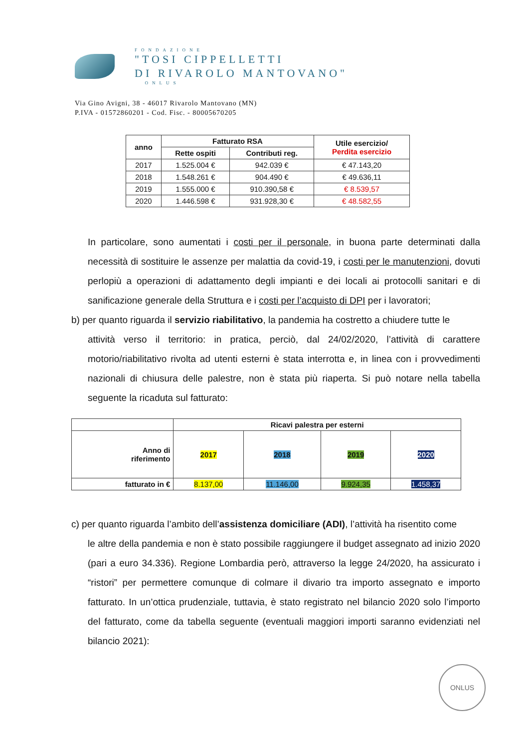FONDAZIONE
"TOSI CIPPELLETTI
DI RIVAROLO MANTOVANO"
ONLUS
Via Gino Avigni, 38 - 46017 Rivarolo Mantovano (MN)
P.IVA - 01572860201 - Cod. Fisc. - 80005670205
| anno | Fatturato RSA | | Utile esercizio/ Perdita esercizio |
| --- | --- | --- | --- |
| | Rette ospiti | Contributi reg. | |
| 2017 | 1.525.004 € | 942.039 € | € 47.143,20 |
| 2018 | 1.548.261 € | 904.490 € | € 49.636,11 |
| 2019 | 1.555.000 € | 910.390,58 € | € 8.539,57 |
| 2020 | 1.446.598 € | 931.928,30 € | € 48.582,55 |
In particolare, sono aumentati i costi per il personale, in buona parte determinati dalla necessità di sostituire le assenze per malattia da covid-19, i costi per le manutenzioni, dovuti perlopiù a operazioni di adattamento degli impianti e dei locali ai protocolli sanitari e di sanificazione generale della Struttura e i costi per l’acquisto di DPI per i lavoratori;
b) per quanto riguarda il servizio riabilitativo, la pandemia ha costretto a chiudere tutte le
attività verso il territorio: in pratica, perciò, dal 24/02/2020, l’attività di carattere motorio/riabilitativo rivolta ad utenti esterni è stata interrotta e, in linea con i provvedimenti nazionali di chiusura delle palestre, non è stata più riaperta. Si può notare nella tabella seguente la ricaduta sul fatturato:
| | Ricavi palestra per esterni | | | |
| --- | --- | --- | --- | --- |
| Anno di riferimento | 2017 | 2018 | 2019 | 2020 |
| fatturato in € | 8.137,00 | 11.146,00 | 9.924,35 | 1.458,37 |
c) per quanto riguarda l’ambito dell’assistenza domiciliare (ADI), l’attività ha risentito come
le altre della pandemia e non è stato possibile raggiungere il budget assegnato ad inizio 2020 (pari a euro 34.336). Regione Lombardia però, attraverso la legge 24/2020, ha assicurato i “ristori” per permettere comunque di colmare il divario tra importo assegnato e importo fatturato. In un’ottica prudenziale, tuttavia, è stato registrato nel bilancio 2020 solo l’importo del fatturato, come da tabella seguente (eventuali maggiori importi saranno evidenziati nel bilancio 2021):
ONLUS